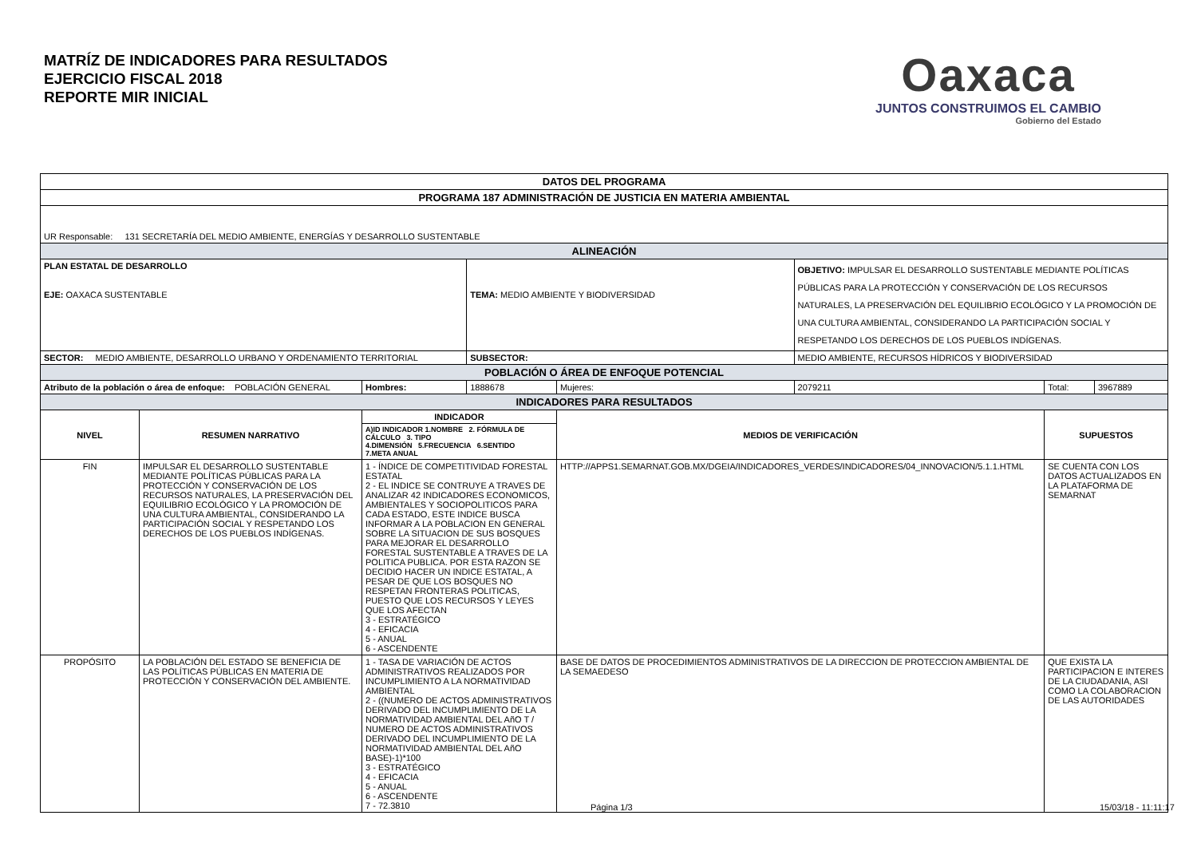MATRÍZ DE INDICADORES PARA RESULTADOS
EJERCICIO FISCAL 2018
REPORTE MIR INICIAL
Oaxaca
JUNTOS CONSTRUIMOS EL CAMBIO
Gobierno del Estado
| DATOS DEL PROGRAMA | | | | | | | |
| PROGRAMA 187 ADMINISTRACIÓN DE JUSTICIA EN MATERIA AMBIENTAL | | | | | | | |
| UR Responsable: 131 SECRETARÍA DEL MEDIO AMBIENTE, ENERGÍAS Y DESARROLLO SUSTENTABLE | | | | | | | |
| ALINEACIÓN | | | | | | | |
| PLAN ESTATAL DE DESARROLLO EJE: OAXACA SUSTENTABLE | | | TEMA: MEDIO AMBIENTE Y BIODIVERSIDAD | | OBJETIVO: IMPULSAR EL DESARROLLO SUSTENTABLE MEDIANTE POLÍTICAS PÚBLICAS PARA LA PROTECCIÓN Y CONSERVACIÓN DE LOS RECURSOS NATURALES, LA PRESERVACIÓN DEL EQUILIBRIO ECOLÓGICO Y LA PROMOCIÓN DE UNA CULTURA AMBIENTAL, CONSIDERANDO LA PARTICIPACIÓN SOCIAL Y RESPETANDO LOS DERECHOS DE LOS PUEBLOS INDÍGENAS. | | |
| SECTOR: MEDIO AMBIENTE, DESARROLLO URBANO Y ORDENAMIENTO TERRITORIAL | | | SUBSECTOR: | | MEDIO AMBIENTE, RECURSOS HÍDRICOS Y BIODIVERSIDAD | | |
| POBLACIÓN O ÁREA DE ENFOQUE POTENCIAL | | | | | | | |
| Atributo de la población o área de enfoque: POBLACIÓN GENERAL | | Hombres: | 1888678 | Mujeres: | 2079211 | Total: | 3967889 |
| INDICADORES PARA RESULTADOS | | | | | | | |
| NIVEL | RESUMEN NARRATIVO | INDICADOR | | MEDIOS DE VERIFICACIÓN | | SUPUESTOS | |
| | | A)ID INDICADOR 1.NOMBRE 2. FÓRMULA DE CÁLCULO 3. TIPO 4.DIMENSIÓN 5.FRECUENCIA 6.SENTIDO 7.META ANUAL | | | | | |
| FIN | IMPULSAR EL DESARROLLO SUSTENTABLE MEDIANTE POLÍTICAS PÚBLICAS PARA LA PROTECCIÓN Y CONSERVACIÓN DE LOS RECURSOS NATURALES, LA PRESERVACIÓN DEL EQUILIBRIO ECOLÓGICO Y LA PROMOCIÓN DE UNA CULTURA AMBIENTAL, CONSIDERANDO LA PARTICIPACIÓN SOCIAL Y RESPETANDO LOS DERECHOS DE LOS PUEBLOS INDÍGENAS. | 1 - ÍNDICE DE COMPETITIVIDAD FORESTAL ESTATAL 2 - EL INDICE SE CONTRUYE A TRAVES DE ANALIZAR 42 INDICADORES ECONOMICOS, AMBIENTALES Y SOCIOPOLITICOS PARA CADA ESTADO, ESTE INDICE BUSCA INFORMAR A LA POBLACION EN GENERAL SOBRE LA SITUACION DE SUS BOSQUES PARA MEJORAR EL DESARROLLO FORESTAL SUSTENTABLE A TRAVES DE LA POLITICA PUBLICA. POR ESTA RAZON SE DECIDIO HACER UN INDICE ESTATAL, A PESAR DE QUE LOS BOSQUES NO RESPETAN FRONTERAS POLITICAS, PUESTO QUE LOS RECURSOS Y LEYES QUE LOS AFECTAN 3 - ESTRATÉGICO 4 - EFICACIA 5 - ANUAL 6 - ASCENDENTE | | HTTP://APPS1.SEMARNAT.GOB.MX/DGEIA/INDICADORES_VERDES/INDICADORES/04_INNOVACION/5.1.1.HTML | | SE CUENTA CON LOS DATOS ACTUALIZADOS EN LA PLATAFORMA DE SEMARNAT | |
| PROPÓSITO | LA POBLACIÓN DEL ESTADO SE BENEFICIA DE LAS POLÍTICAS PÚBLICAS EN MATERIA DE PROTECCIÓN Y CONSERVACIÓN DEL AMBIENTE. | 1 - TASA DE VARIACIÓN DE ACTOS ADMINISTRATIVOS REALIZADOS POR INCUMPLIMIENTO A LA NORMATIVIDAD AMBIENTAL 2 - ((NUMERO DE ACTOS ADMINISTRATIVOS DERIVADO DEL INCUMPLIMIENTO DE LA NORMATIVIDAD AMBIENTAL DEL AñO T / NUMERO DE ACTOS ADMINISTRATIVOS DERIVADO DEL INCUMPLIMIENTO DE LA NORMATIVIDAD AMBIENTAL DEL AñO BASE)-1)*100 3 - ESTRATÉGICO 4 - EFICACIA 5 - ANUAL 6 - ASCENDENTE 7 - 72.3810 | | BASE DE DATOS DE PROCEDIMIENTOS ADMINISTRATIVOS DE LA DIRECCION DE PROTECCION AMBIENTAL DE LA SEMAEDESO | | QUE EXISTA LA PARTICIPACION E INTERES DE LA CIUDADANIA, ASI COMO LA COLABORACION DE LAS AUTORIDADES | |
Página 1/3 15/03/18 - 11:11:17